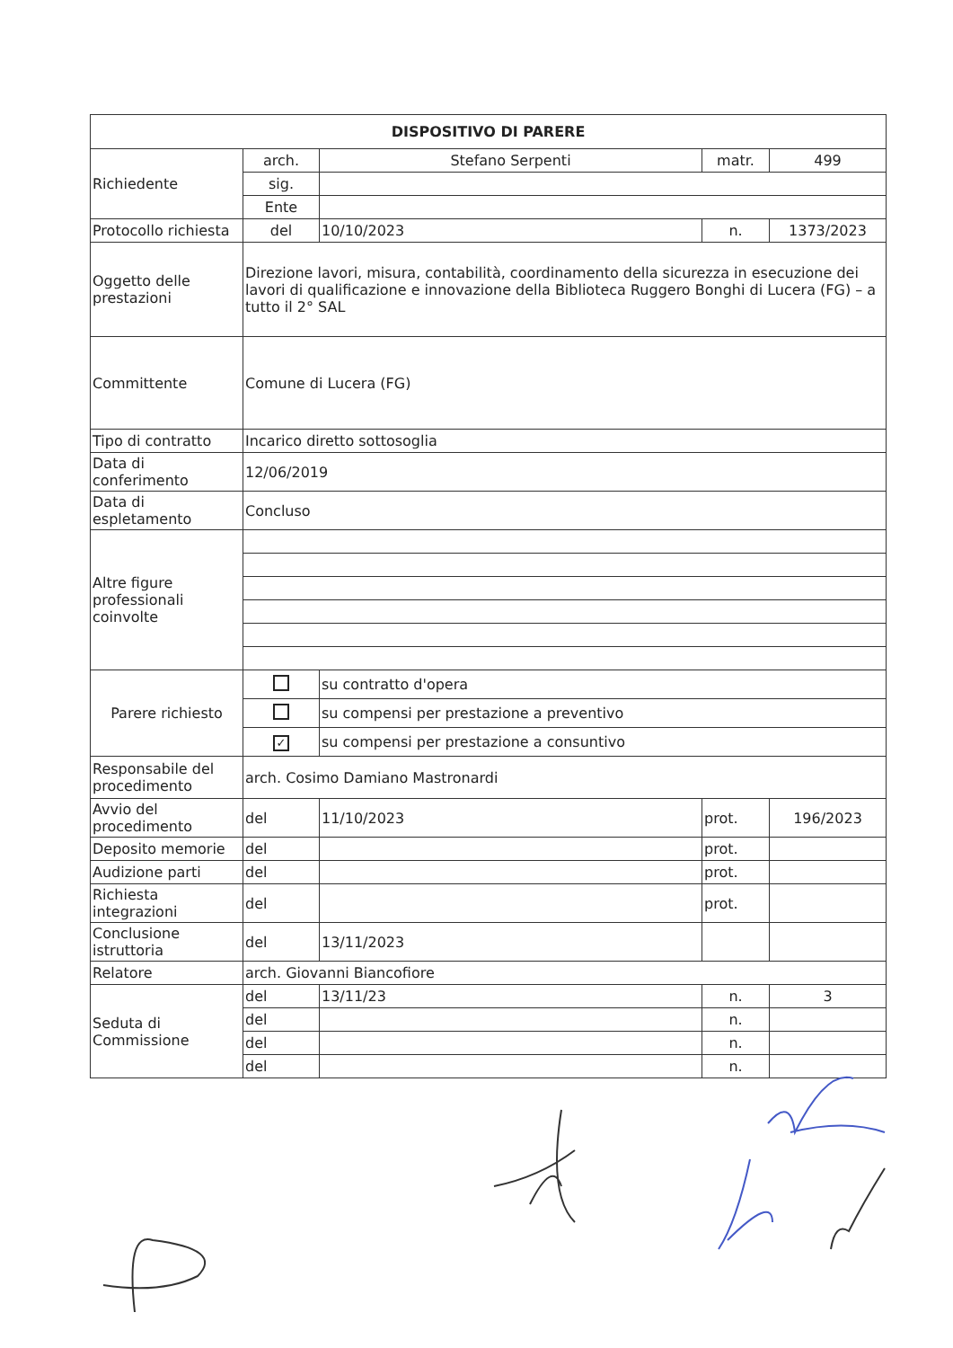| DISPOSITIVO DI PARERE | | | | |
| Richiedente | arch. | Stefano Serpenti | matr. | 499 |
| | sig. | | | |
| | Ente | | | |
| Protocollo richiesta | del | 10/10/2023 | n. | 1373/2023 |
| Oggetto delle prestazioni | Direzione lavori, misura, contabilità, coordinamento della sicurezza in esecuzione dei lavori di qualificazione e innovazione della Biblioteca Ruggero Bonghi di Lucera (FG) – a tutto il 2° SAL | | | |
| Committente | Comune di Lucera (FG) | | | |
| Tipo di contratto | Incarico diretto sottosoglia | | | |
| Data di conferimento | 12/06/2019 | | | |
| Data di espletamento | Concluso | | | |
| Altre figure professionali coinvolte | | | | |
| Parere richiesto | | su contratto d'opera | | |
| | | su compensi per prestazione a preventivo | | |
| | ✓ | su compensi per prestazione a consuntivo | | |
| Responsabile del procedimento | arch. Cosimo Damiano Mastronardi | | | |
| Avvio del procedimento | del | 11/10/2023 | prot. | 196/2023 |
| Deposito memorie | del | | prot. | |
| Audizione parti | del | | prot. | |
| Richiesta integrazioni | del | | prot. | |
| Conclusione istruttoria | del | 13/11/2023 | | |
| Relatore | arch. Giovanni Biancofiore | | | |
| Seduta di Commissione | del | 13/11/23 | n. | 3 |
| | del | | n. | |
| | del | | n. | |
| | del | | n. | |